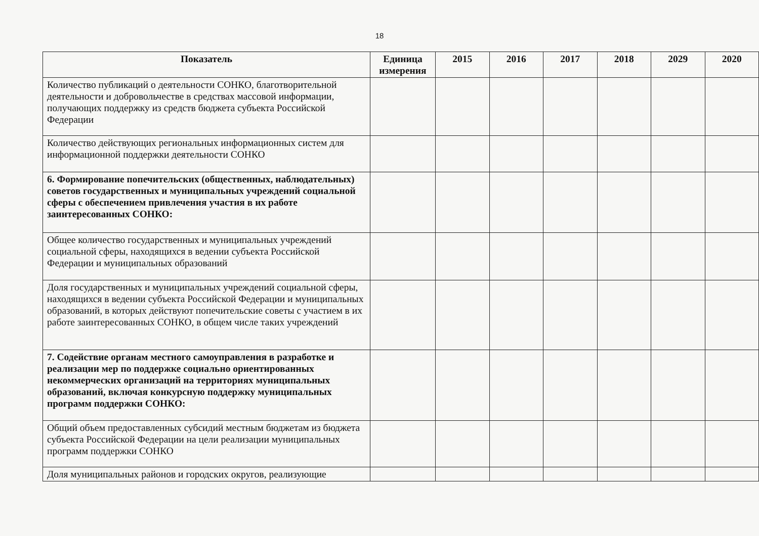18
| Показатель | Единица измерения | 2015 | 2016 | 2017 | 2018 | 2029 | 2020 |
| --- | --- | --- | --- | --- | --- | --- | --- |
| Количество публикаций о деятельности СОНКО, благотворительной деятельности и добровольчестве в средствах массовой информации, получающих поддержку из средств бюджета субъекта Российской Федерации | | | | | | | |
| Количество действующих региональных информационных систем для информационной поддержки деятельности СОНКО | | | | | | | |
| 6. Формирование попечительских (общественных, наблюдательных) советов государственных и муниципальных учреждений социальной сферы с обеспечением привлечения участия в их работе заинтересованных СОНКО: | | | | | | | |
| Общее количество государственных и муниципальных учреждений социальной сферы, находящихся в ведении субъекта Российской Федерации и муниципальных образований | | | | | | | |
| Доля государственных и муниципальных учреждений социальной сферы, находящихся в ведении субъекта Российской Федерации и муниципальных образований, в которых действуют попечительские советы с участием в их работе заинтересованных СОНКО, в общем числе таких учреждений | | | | | | | |
| 7. Содействие органам местного самоуправления в разработке и реализации мер по поддержке социально ориентированных некоммерческих организаций на территориях муниципальных образований, включая конкурсную поддержку муниципальных программ поддержки СОНКО: | | | | | | | |
| Общий объем предоставленных субсидий местным бюджетам из бюджета субъекта Российской Федерации на цели реализации муниципальных программ поддержки СОНКО | | | | | | | |
| Доля муниципальных районов и городских округов, реализующие | | | | | | | |